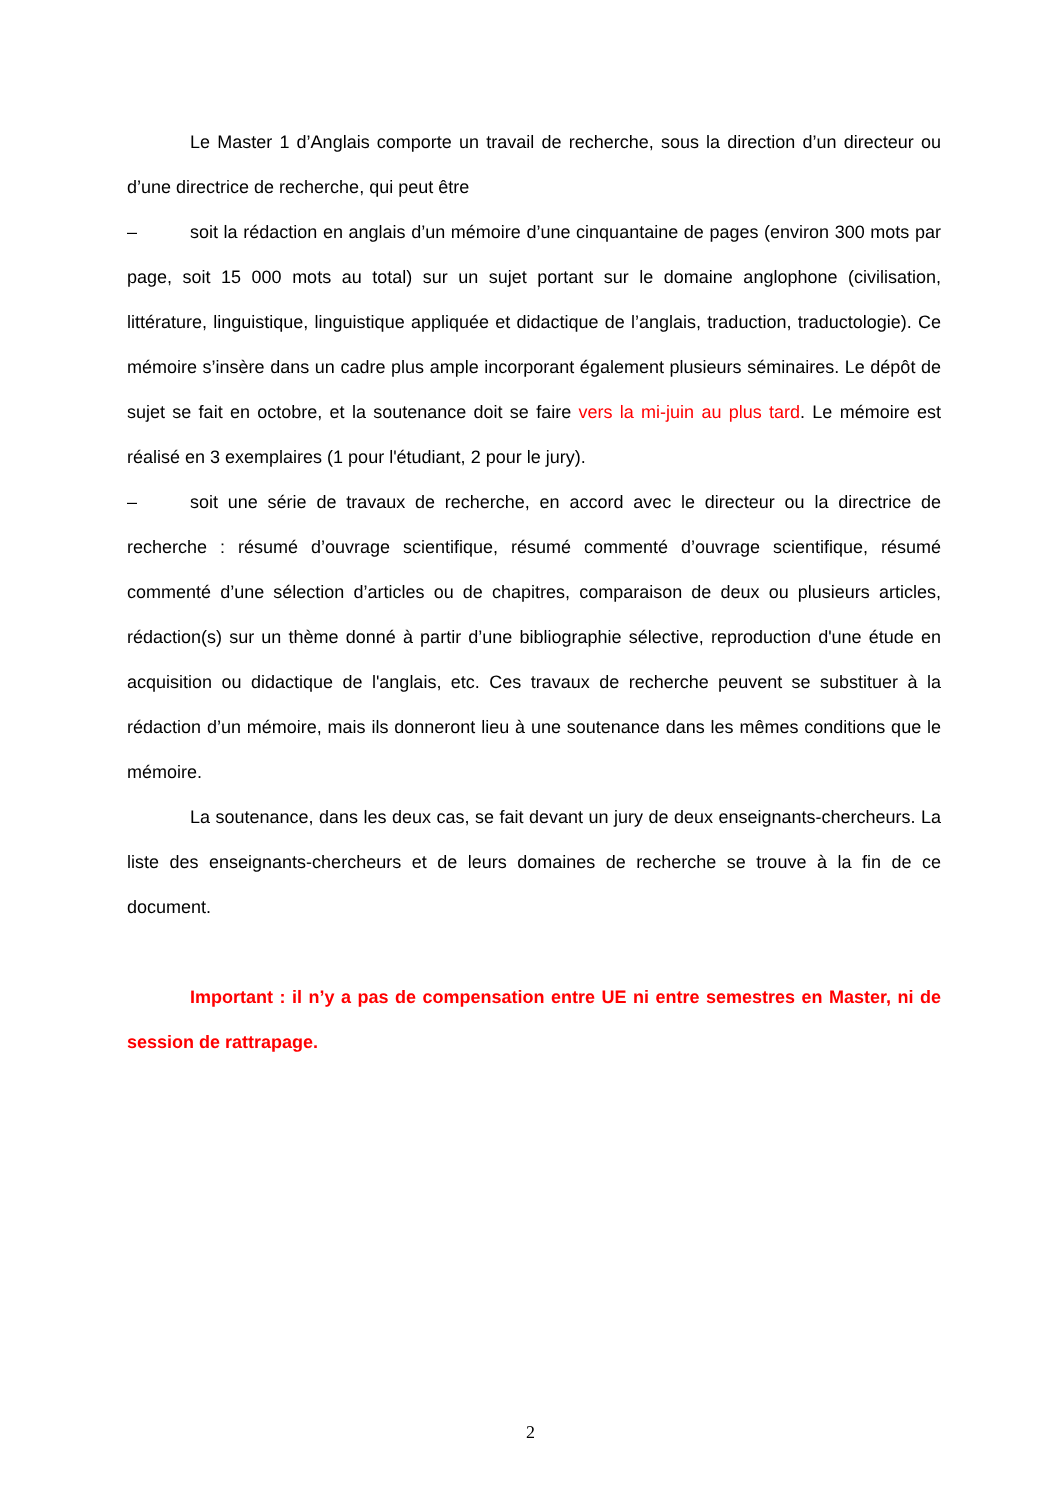Le Master 1 d’Anglais comporte un travail de recherche, sous la direction d’un directeur ou d’une directrice de recherche, qui peut être
– soit la rédaction en anglais d’un mémoire d’une cinquantaine de pages (environ 300 mots par page, soit 15 000 mots au total) sur un sujet portant sur le domaine anglophone (civilisation, littérature, linguistique, linguistique appliquée et didactique de l’anglais, traduction, traductologie). Ce mémoire s’insère dans un cadre plus ample incorporant également plusieurs séminaires. Le dépôt de sujet se fait en octobre, et la soutenance doit se faire vers la mi-juin au plus tard. Le mémoire est réalisé en 3 exemplaires (1 pour l'étudiant, 2 pour le jury).
– soit une série de travaux de recherche, en accord avec le directeur ou la directrice de recherche : résumé d’ouvrage scientifique, résumé commenté d’ouvrage scientifique, résumé commenté d’une sélection d’articles ou de chapitres, comparaison de deux ou plusieurs articles, rédaction(s) sur un thème donné à partir d’une bibliographie sélective, reproduction d'une étude en acquisition ou didactique de l'anglais, etc. Ces travaux de recherche peuvent se substituer à la rédaction d’un mémoire, mais ils donneront lieu à une soutenance dans les mêmes conditions que le mémoire.
La soutenance, dans les deux cas, se fait devant un jury de deux enseignants-chercheurs. La liste des enseignants-chercheurs et de leurs domaines de recherche se trouve à la fin de ce document.
Important : il n’y a pas de compensation entre UE ni entre semestres en Master, ni de session de rattrapage.
2